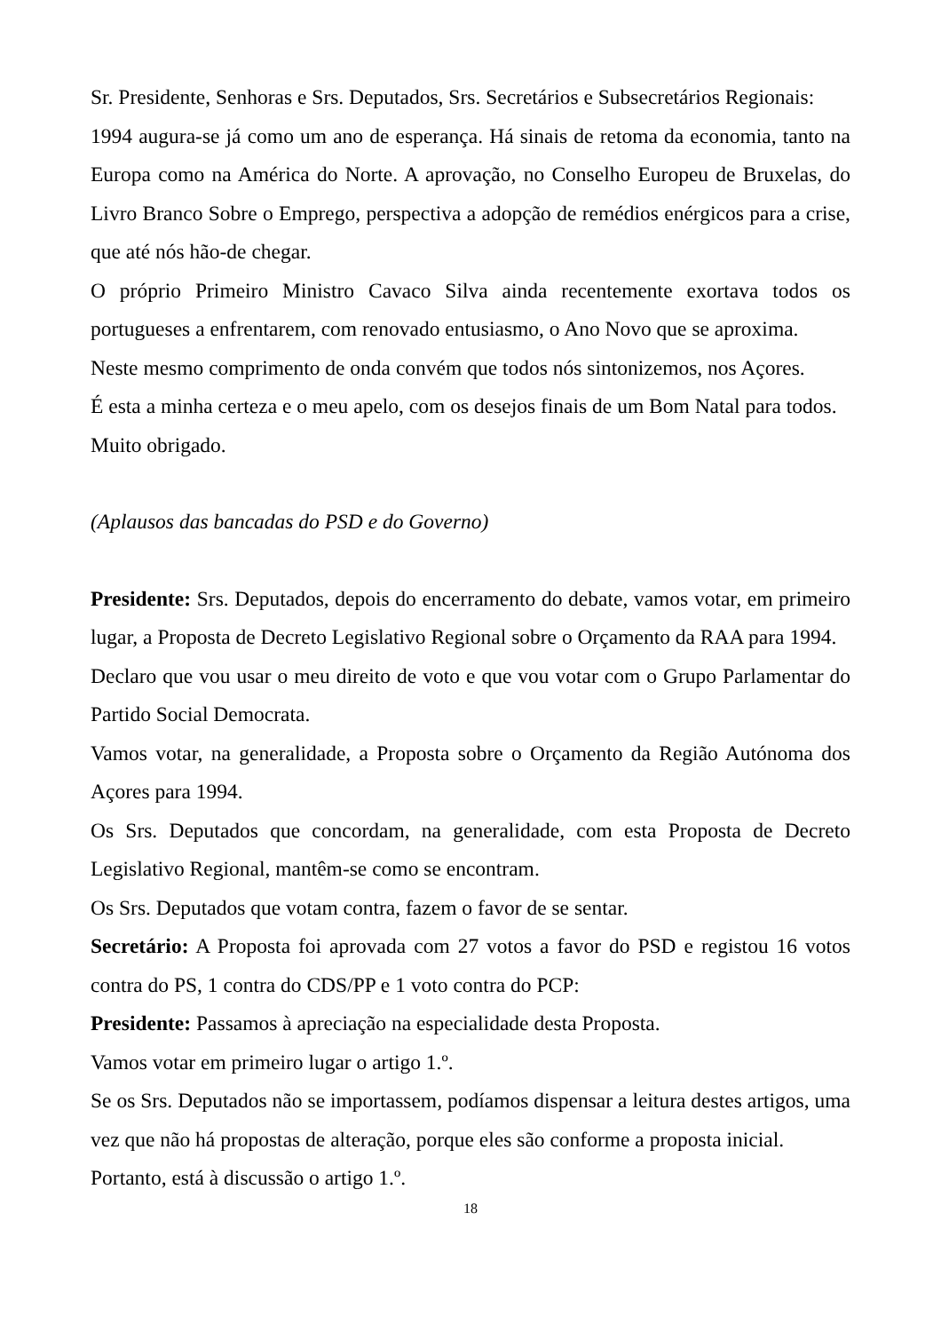Sr. Presidente, Senhoras e Srs. Deputados, Srs. Secretários e Subsecretários Regionais:
1994 augura-se já como um ano de esperança. Há sinais de retoma da economia, tanto na Europa como na América do Norte. A aprovação, no Conselho Europeu de Bruxelas, do Livro Branco Sobre o Emprego, perspectiva a adopção de remédios enérgicos para a crise, que até nós hão-de chegar.
O próprio Primeiro Ministro Cavaco Silva ainda recentemente exortava todos os portugueses a enfrentarem, com renovado entusiasmo, o Ano Novo que se aproxima.
Neste mesmo comprimento de onda convém que todos nós sintonizemos, nos Açores.
É esta a minha certeza e o meu apelo, com os desejos finais de um Bom Natal para todos.
Muito obrigado.
(Aplausos das bancadas do PSD e do Governo)
Presidente: Srs. Deputados, depois do encerramento do debate, vamos votar, em primeiro lugar, a Proposta de Decreto Legislativo Regional sobre o Orçamento da RAA para 1994.
Declaro que vou usar o meu direito de voto e que vou votar com o Grupo Parlamentar do Partido Social Democrata.
Vamos votar, na generalidade, a Proposta sobre o Orçamento da Região Autónoma dos Açores para 1994.
Os Srs. Deputados que concordam, na generalidade, com esta Proposta de Decreto Legislativo Regional, mantêm-se como se encontram.
Os Srs. Deputados que votam contra, fazem o favor de se sentar.
Secretário: A Proposta foi aprovada com 27 votos a favor do PSD e registou 16 votos contra do PS, 1 contra do CDS/PP e 1 voto contra do PCP:
Presidente: Passamos à apreciação na especialidade desta Proposta.
Vamos votar em primeiro lugar o artigo 1.º.
Se os Srs. Deputados não se importassem, podíamos dispensar a leitura destes artigos, uma vez que não há propostas de alteração, porque eles são conforme a proposta inicial.
Portanto, está à discussão o artigo 1.º.
18